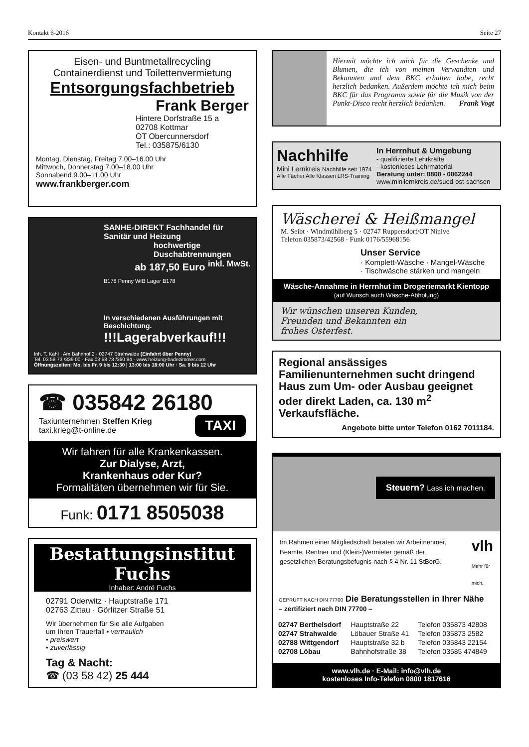Kontakt 6-2016 Seite 27
Eisen- und Buntmetallrecycling
Containerdienst und Toilettenvermietung
Entsorgungsfachbetrieb
Frank Berger
Hintere Dorfstraße 15 a
02708 Kottmar
OT Obercunnersdorf
Tel.: 035875/6130
Montag, Dienstag, Freitag 7.00–16.00 Uhr
Mittwoch, Donnerstag 7.00–18.00 Uhr
Sonnabend 9.00–11.00 Uhr
www.frankberger.com
SANHE-DIREKT Fachhandel für Sanitär und Heizung
hochwertige Duschabtrennungen
ab 187,50 Euro <sup>inkl. MwSt.</sup>
B178 Penny WfB Lager B178
In verschiedenen Ausführungen mit Beschichtung.
!!!Lagerabverkauf!!!
Inh. T. Kahl · Am Bahnhof 2 · 02747 Strahwalde (Einfahrt über Penny)
Tel. 03 58 73 /339 00 · Fax 03 58 73 /360 84 · www.heizung-badezimmer.com
Öffnungszeiten: Mo. bis Fr. 9 bis 12:30 | 13:00 bis 18:00 Uhr · Sa. 9 bis 12 Uhr
☎ 035842 26180
Taxiunternehmen Steffen Krieg
taxi.krieg@t-online.de
TAXI
Wir fahren für alle Krankenkassen.
Zur Dialyse, Arzt,
Krankenhaus oder Kur?
Formalitäten übernehmen wir für Sie.
Funk: 0171 8505038
Bestattungsinstitut Fuchs
Inhaber: André Fuchs
02791 Oderwitz · Hauptstraße 171
02763 Zittau · Görlitzer Straße 51
Wir übernehmen für Sie alle Aufgaben
um Ihren Trauerfall • vertraulich
• preiswert
• zuverlässig
Tag & Nacht:
☎ (03 58 42) 25 444
Hiermit möchte ich mich für die Geschenke und Blumen, die ich von meinen Verwandten und Bekannten und dem BKC erhalten habe, recht herzlich bedanken. Außerdem möchte ich mich beim BKC für das Programm sowie für die Musik von der Punkt-Disco recht herzlich bedanken. Frank Vogt
Nachhilfe
Mini Lernkreis Nachhilfe seit 1974
Alle Fächer Alle Klassen LRS-Training
In Herrnhut & Umgebung
- qualifizierte Lehrkräfte
- kostenloses Lehrmaterial
Beratung unter: 0800 - 0062244
www.minilernkreis.de/sued-ost-sachsen
Wäscherei & Heißmangel
M. Seibt · Windmühlberg 5 · 02747 Ruppersdorf/OT Ninive
Telefon 035873/42568 · Funk 0176/55968156
Unser Service
· Komplett-Wäsche · Mangel-Wäsche
· Tischwäsche stärken und mangeln
Wäsche-Annahme in Herrnhut im Drogeriemarkt Kientopp
(auf Wunsch auch Wäsche-Abholung)
Wir wünschen unseren Kunden,
Freunden und Bekannten ein
frohes Osterfest.
Regional ansässiges Familienunternehmen sucht dringend Haus zum Um- oder Ausbau geeignet oder direkt Laden, ca. 130 m<sup>2</sup> Verkaufsfläche.
Angebote bitte unter Telefon 0162 7011184.
Steuern? Lass ich machen.
Im Rahmen einer Mitgliedschaft beraten wir Arbeitnehmer, Beamte, Rentner und (Klein-)Vermieter gemäß der gesetzlichen Beratungsbefugnis nach § 4 Nr. 11 StBerG.
vlh
Mehr für mich.
GEPRÜFT NACH DIN 77700 Die Beratungsstellen in Ihrer Nähe
– zertifiziert nach DIN 77700 –
| 02747 Berthelsdorf | Hauptstraße 22 | Telefon 035873 42808 |
| 02747 Strahwalde | Löbauer Straße 41 | Telefon 035873 2582 |
| 02788 Wittgendorf | Hauptstraße 32 b | Telefon 035843 22154 |
| 02708 Löbau | Bahnhofstraße 38 | Telefon 03585 474849 |
www.vlh.de · E-Mail: info@vlh.de
kostenloses Info-Telefon 0800 1817616